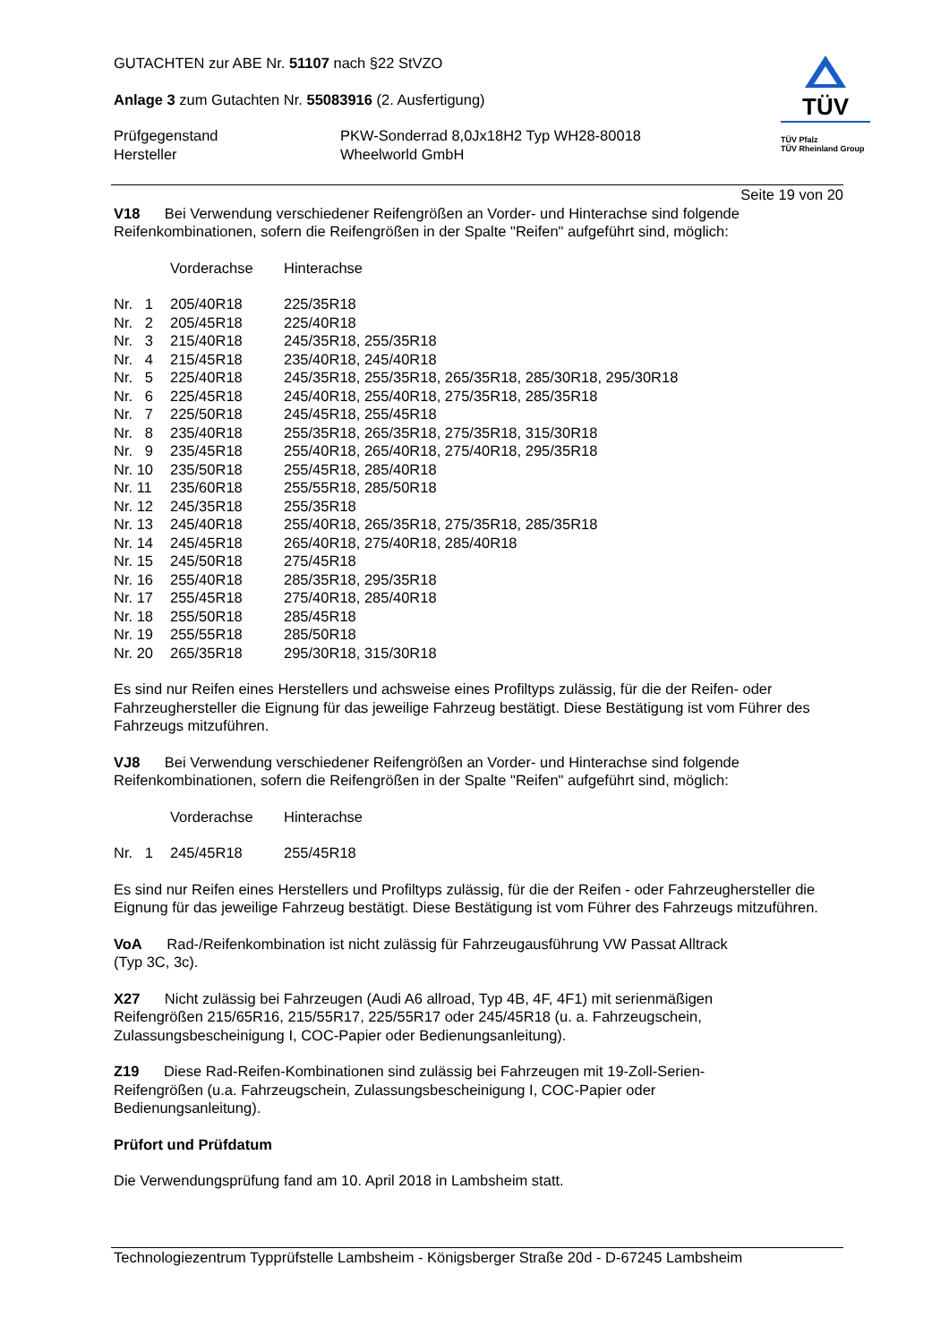GUTACHTEN zur ABE Nr. 51107 nach §22 StVZO
Anlage 3 zum Gutachten Nr. 55083916 (2. Ausfertigung)
| Prüfgegenstand Hersteller | PKW-Sonderrad 8,0Jx18H2 Typ WH28-80018 Wheelworld GmbH |
TÜV
TÜV Pfalz
TÜV Rheinland Group
Seite 19 von 20
V18 Bei Verwendung verschiedener Reifengrößen an Vorder- und Hinterachse sind folgende Reifenkombinationen, sofern die Reifengrößen in der Spalte "Reifen" aufgeführt sind, möglich:
| | Vorderachse | Hinterachse |
| Nr. 1 | 205/40R18 | 225/35R18 |
| Nr. 2 | 205/45R18 | 225/40R18 |
| Nr. 3 | 215/40R18 | 245/35R18, 255/35R18 |
| Nr. 4 | 215/45R18 | 235/40R18, 245/40R18 |
| Nr. 5 | 225/40R18 | 245/35R18, 255/35R18, 265/35R18, 285/30R18, 295/30R18 |
| Nr. 6 | 225/45R18 | 245/40R18, 255/40R18, 275/35R18, 285/35R18 |
| Nr. 7 | 225/50R18 | 245/45R18, 255/45R18 |
| Nr. 8 | 235/40R18 | 255/35R18, 265/35R18, 275/35R18, 315/30R18 |
| Nr. 9 | 235/45R18 | 255/40R18, 265/40R18, 275/40R18, 295/35R18 |
| Nr. 10 | 235/50R18 | 255/45R18, 285/40R18 |
| Nr. 11 | 235/60R18 | 255/55R18, 285/50R18 |
| Nr. 12 | 245/35R18 | 255/35R18 |
| Nr. 13 | 245/40R18 | 255/40R18, 265/35R18, 275/35R18, 285/35R18 |
| Nr. 14 | 245/45R18 | 265/40R18, 275/40R18, 285/40R18 |
| Nr. 15 | 245/50R18 | 275/45R18 |
| Nr. 16 | 255/40R18 | 285/35R18, 295/35R18 |
| Nr. 17 | 255/45R18 | 275/40R18, 285/40R18 |
| Nr. 18 | 255/50R18 | 285/45R18 |
| Nr. 19 | 255/55R18 | 285/50R18 |
| Nr. 20 | 265/35R18 | 295/30R18, 315/30R18 |
Es sind nur Reifen eines Herstellers und achsweise eines Profiltyps zulässig, für die der Reifen- oder Fahrzeughersteller die Eignung für das jeweilige Fahrzeug bestätigt. Diese Bestätigung ist vom Führer des Fahrzeugs mitzuführen.
VJ8 Bei Verwendung verschiedener Reifengrößen an Vorder- und Hinterachse sind folgende Reifenkombinationen, sofern die Reifengrößen in der Spalte "Reifen" aufgeführt sind, möglich:
| | Vorderachse | Hinterachse |
| Nr. 1 | 245/45R18 | 255/45R18 |
Es sind nur Reifen eines Herstellers und Profiltyps zulässig, für die der Reifen - oder Fahrzeughersteller die Eignung für das jeweilige Fahrzeug bestätigt. Diese Bestätigung ist vom Führer des Fahrzeugs mitzuführen.
VoA Rad-/Reifenkombination ist nicht zulässig für Fahrzeugausführung VW Passat Alltrack
(Typ 3C, 3c).
X27 Nicht zulässig bei Fahrzeugen (Audi A6 allroad, Typ 4B, 4F, 4F1) mit serienmäßigen
Reifengrößen 215/65R16, 215/55R17, 225/55R17 oder 245/45R18 (u. a. Fahrzeugschein,
Zulassungsbescheinigung I, COC-Papier oder Bedienungsanleitung).
Z19 Diese Rad-Reifen-Kombinationen sind zulässig bei Fahrzeugen mit 19-Zoll-Serien-
Reifengrößen (u.a. Fahrzeugschein, Zulassungsbescheinigung I, COC-Papier oder
Bedienungsanleitung).
Prüfort und Prüfdatum
Die Verwendungsprüfung fand am 10. April 2018 in Lambsheim statt.
Technologiezentrum Typprüfstelle Lambsheim - Königsberger Straße 20d - D-67245 Lambsheim